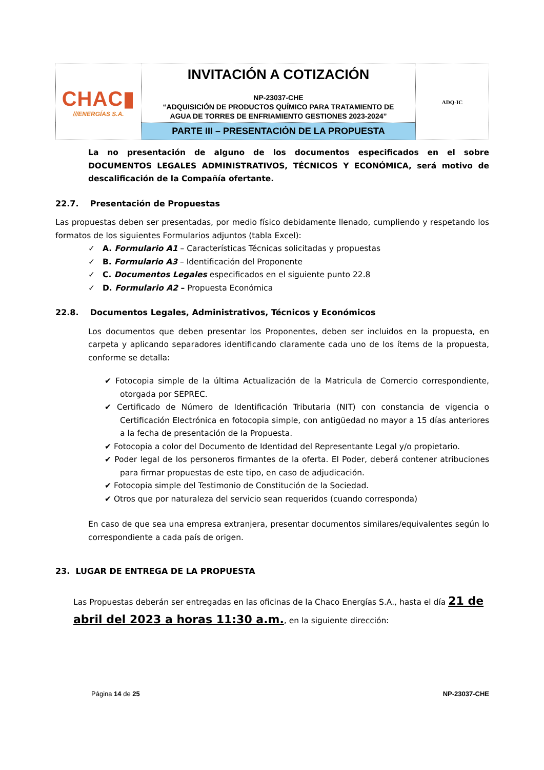| CHAC▮ ///ENERGÍAS S.A. | INVITACIÓN A COTIZACIÓN NP-23037-CHE “ADQUISICIÓN DE PRODUCTOS QUÍMICO PARA TRATAMIENTO DE AGUA DE TORRES DE ENFRIAMIENTO GESTIONES 2023-2024” | ADQ-IC |
| | PARTE III – PRESENTACIÓN DE LA PROPUESTA | |
La no presentación de alguno de los documentos especificados en el sobre DOCUMENTOS LEGALES ADMINISTRATIVOS, TÉCNICOS Y ECONÓMICA, será motivo de descalificación de la Compañía ofertante.
22.7. Presentación de Propuestas
Las propuestas deben ser presentadas, por medio físico debidamente llenado, cumpliendo y respetando los formatos de los siguientes Formularios adjuntos (tabla Excel):
✓ A. Formulario A1 – Características Técnicas solicitadas y propuestas
✓ B. Formulario A3 – Identificación del Proponente
✓ C. Documentos Legales especificados en el siguiente punto 22.8
✓ D. Formulario A2 – Propuesta Económica
22.8. Documentos Legales, Administrativos, Técnicos y Económicos
Los documentos que deben presentar los Proponentes, deben ser incluidos en la propuesta, en carpeta y aplicando separadores identificando claramente cada uno de los ítems de la propuesta, conforme se detalla:
✔ Fotocopia simple de la última Actualización de la Matricula de Comercio correspondiente, otorgada por SEPREC.
✔ Certificado de Número de Identificación Tributaria (NIT) con constancia de vigencia o Certificación Electrónica en fotocopia simple, con antigüedad no mayor a 15 días anteriores a la fecha de presentación de la Propuesta.
✔ Fotocopia a color del Documento de Identidad del Representante Legal y/o propietario.
✔ Poder legal de los personeros firmantes de la oferta. El Poder, deberá contener atribuciones para firmar propuestas de este tipo, en caso de adjudicación.
✔ Fotocopia simple del Testimonio de Constitución de la Sociedad.
✔ Otros que por naturaleza del servicio sean requeridos (cuando corresponda)
En caso de que sea una empresa extranjera, presentar documentos similares/equivalentes según lo correspondiente a cada país de origen.
23. LUGAR DE ENTREGA DE LA PROPUESTA
Las Propuestas deberán ser entregadas en las oficinas de la Chaco Energías S.A., hasta el día 21 de abril del 2023 a horas 11:30 a.m., en la siguiente dirección:
Página 14 de 25 NP-23037-CHE